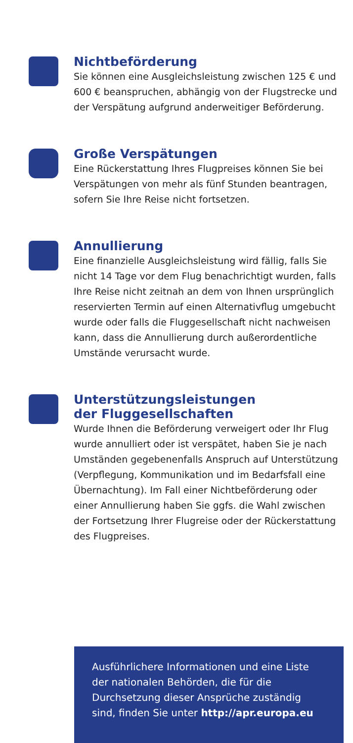Nichtbeförderung
Sie können eine Ausgleichsleistung zwischen 125 € und 600 € beanspruchen, abhängig von der Flugstrecke und der Verspätung aufgrund anderweitiger Beförderung.
Große Verspätungen
Eine Rückerstattung Ihres Flugpreises können Sie bei Verspätungen von mehr als fünf Stunden beantragen, sofern Sie Ihre Reise nicht fortsetzen.
Annullierung
Eine finanzielle Ausgleichsleistung wird fällig, falls Sie nicht 14 Tage vor dem Flug benachrichtigt wurden, falls Ihre Reise nicht zeitnah an dem von Ihnen ursprünglich reservierten Termin auf einen Alternativflug umgebucht wurde oder falls die Fluggesellschaft nicht nachweisen kann, dass die Annullierung durch außerordentliche Umstände verursacht wurde.
Unterstützungsleistungen
der Fluggesellschaften
Wurde Ihnen die Beförderung verweigert oder Ihr Flug wurde annulliert oder ist verspätet, haben Sie je nach Umständen gegebenenfalls Anspruch auf Unterstützung (Verpflegung, Kommunikation und im Bedarfsfall eine Übernachtung). Im Fall einer Nichtbeförderung oder einer Annullierung haben Sie ggfs. die Wahl zwischen der Fortsetzung Ihrer Flugreise oder der Rückerstattung des Flugpreises.
Ausführlichere Informationen und eine Liste der nationalen Behörden, die für die Durchsetzung dieser Ansprüche zuständig sind, finden Sie unter http://apr.europa.eu